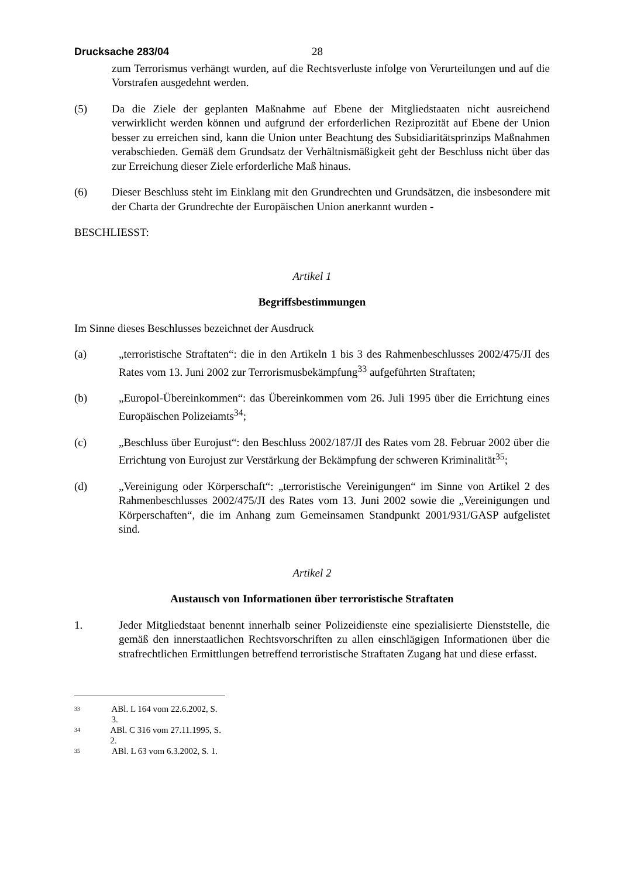Drucksache 283/04 28
zum Terrorismus verhängt wurden, auf die Rechtsverluste infolge von Verurteilungen und auf die Vorstrafen ausgedehnt werden.
(5) Da die Ziele der geplanten Maßnahme auf Ebene der Mitgliedstaaten nicht ausreichend verwirklicht werden können und aufgrund der erforderlichen Reziprozität auf Ebene der Union besser zu erreichen sind, kann die Union unter Beachtung des Subsidiaritätsprinzips Maßnahmen verabschieden. Gemäß dem Grundsatz der Verhältnismäßigkeit geht der Beschluss nicht über das zur Erreichung dieser Ziele erforderliche Maß hinaus.
(6) Dieser Beschluss steht im Einklang mit den Grundrechten und Grundsätzen, die insbesondere mit der Charta der Grundrechte der Europäischen Union anerkannt wurden -
BESCHLIESST:
Artikel 1
Begriffsbestimmungen
Im Sinne dieses Beschlusses bezeichnet der Ausdruck
(a) „terroristische Straftaten“: die in den Artikeln 1 bis 3 des Rahmenbeschlusses 2002/475/JI des Rates vom 13. Juni 2002 zur Terrorismusbekämpfung<sup>33</sup> aufgeführten Straftaten;
(b) „Europol-Übereinkommen“: das Übereinkommen vom 26. Juli 1995 über die Errichtung eines Europäischen Polizeiamts<sup>34</sup>;
(c) „Beschluss über Eurojust“: den Beschluss 2002/187/JI des Rates vom 28. Februar 2002 über die Errichtung von Eurojust zur Verstärkung der Bekämpfung der schweren Kriminalität<sup>35</sup>;
(d) „Vereinigung oder Körperschaft“: „terroristische Vereinigungen“ im Sinne von Artikel 2 des Rahmenbeschlusses 2002/475/JI des Rates vom 13. Juni 2002 sowie die „Vereinigungen und Körperschaften“, die im Anhang zum Gemeinsamen Standpunkt 2001/931/GASP aufgelistet sind.
Artikel 2
Austausch von Informationen über terroristische Straftaten
1. Jeder Mitgliedstaat benennt innerhalb seiner Polizeidienste eine spezialisierte Dienststelle, die gemäß den innerstaatlichen Rechtsvorschriften zu allen einschlägigen Informationen über die strafrechtlichen Ermittlungen betreffend terroristische Straftaten Zugang hat und diese erfasst.
<sup>33</sup> ABl. L 164 vom 22.6.2002, S. 3.
<sup>34</sup> ABl. C 316 vom 27.11.1995, S. 2.
<sup>35</sup> ABl. L 63 vom 6.3.2002, S. 1.